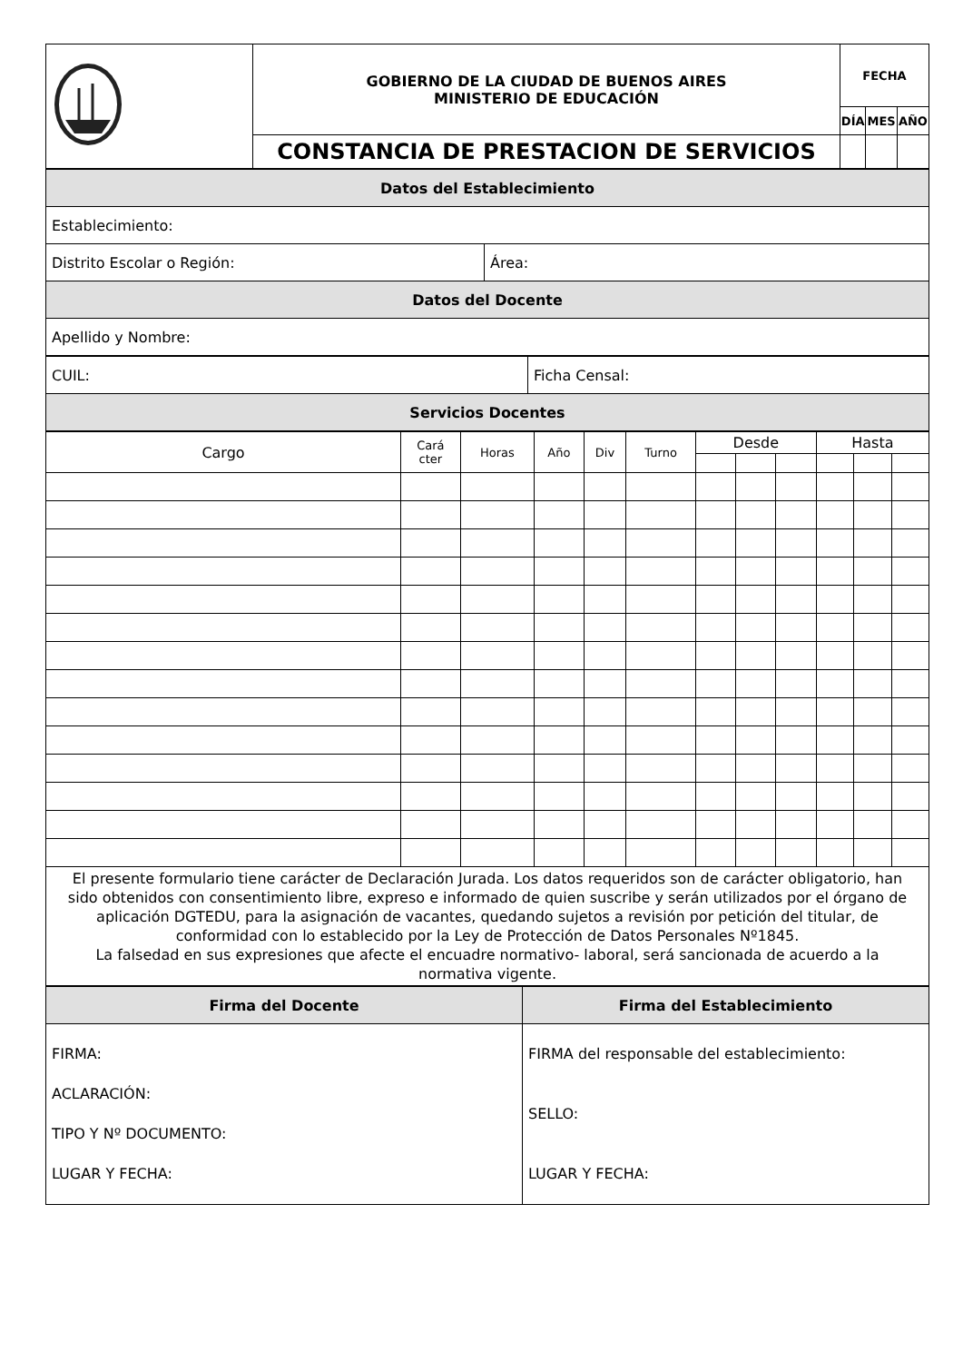| | GOBIERNO DE LA CIUDAD DE BUENOS AIRES MINISTERIO DE EDUCACIÓN | FECHA | | |
| | | DÍA | MES | AÑO |
| | CONSTANCIA DE PRESTACION DE SERVICIOS | | | |
| Datos del Establecimiento | |
| Establecimiento: | |
| Distrito Escolar o Región: | Área: |
| Datos del Docente | |
| Apellido y Nombre: | |
| CUIL: | Ficha Censal: |
| Servicios Docentes | |
| Cargo | Cará cter | Horas | Año | Div | Turno | Desde | | | Hasta | | |
| El presente formulario tiene carácter de Declaración Jurada. Los datos requeridos son de carácter obligatorio, han sido obtenidos con consentimiento libre, expreso e informado de quien suscribe y serán utilizados por el órgano de aplicación DGTEDU, para la asignación de vacantes, quedando sujetos a revisión por petición del titular, de conformidad con lo establecido por la Ley de Protección de Datos Personales Nº1845. La falsedad en sus expresiones que afecte el encuadre normativo- laboral, será sancionada de acuerdo a la normativa vigente. | | | | | | | | | | | |
| Firma del Docente | Firma del Establecimiento |
| FIRMA: ACLARACIÓN: TIPO Y Nº DOCUMENTO: LUGAR Y FECHA: | FIRMA del responsable del establecimiento: SELLO: LUGAR Y FECHA: |